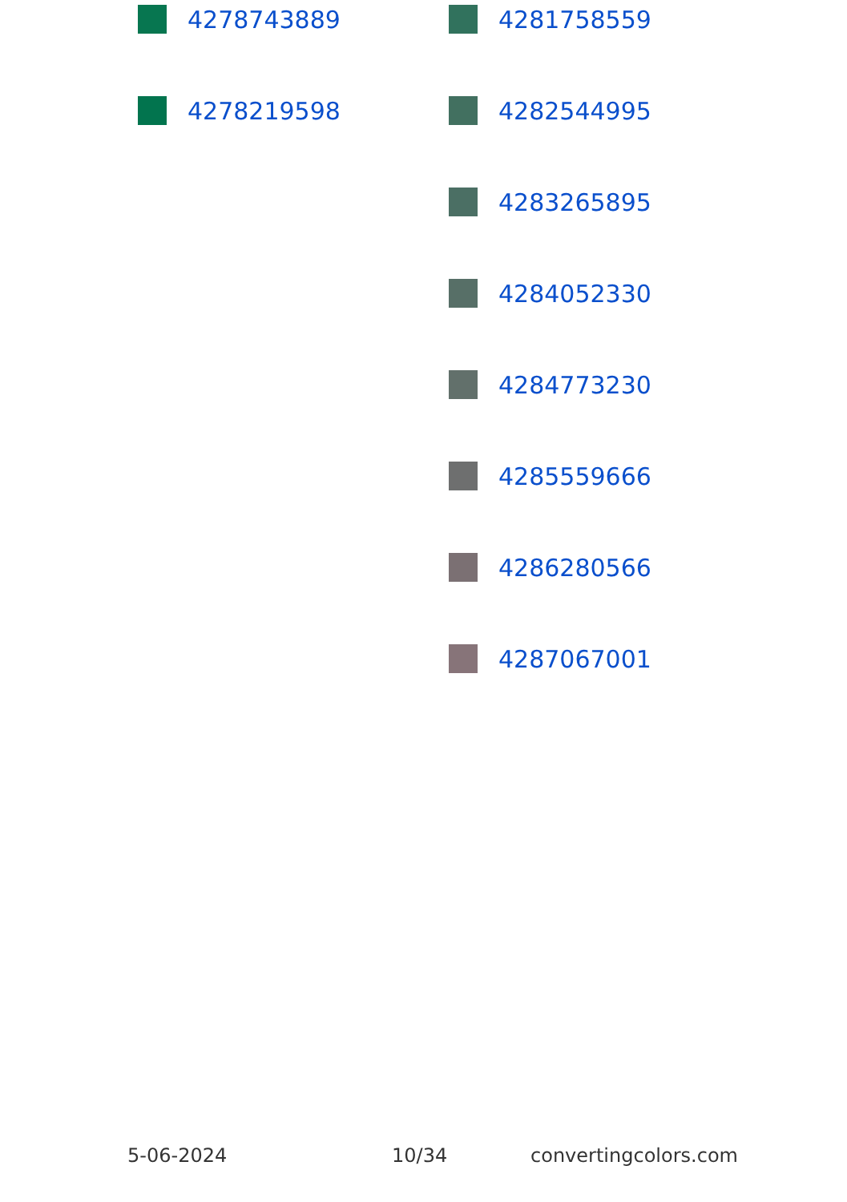4278743889
4278219598
4281758559
4282544995
4283265895
4284052330
4284773230
4285559666
4286280566
4287067001
5-06-2024 10/34 convertingcolors.com